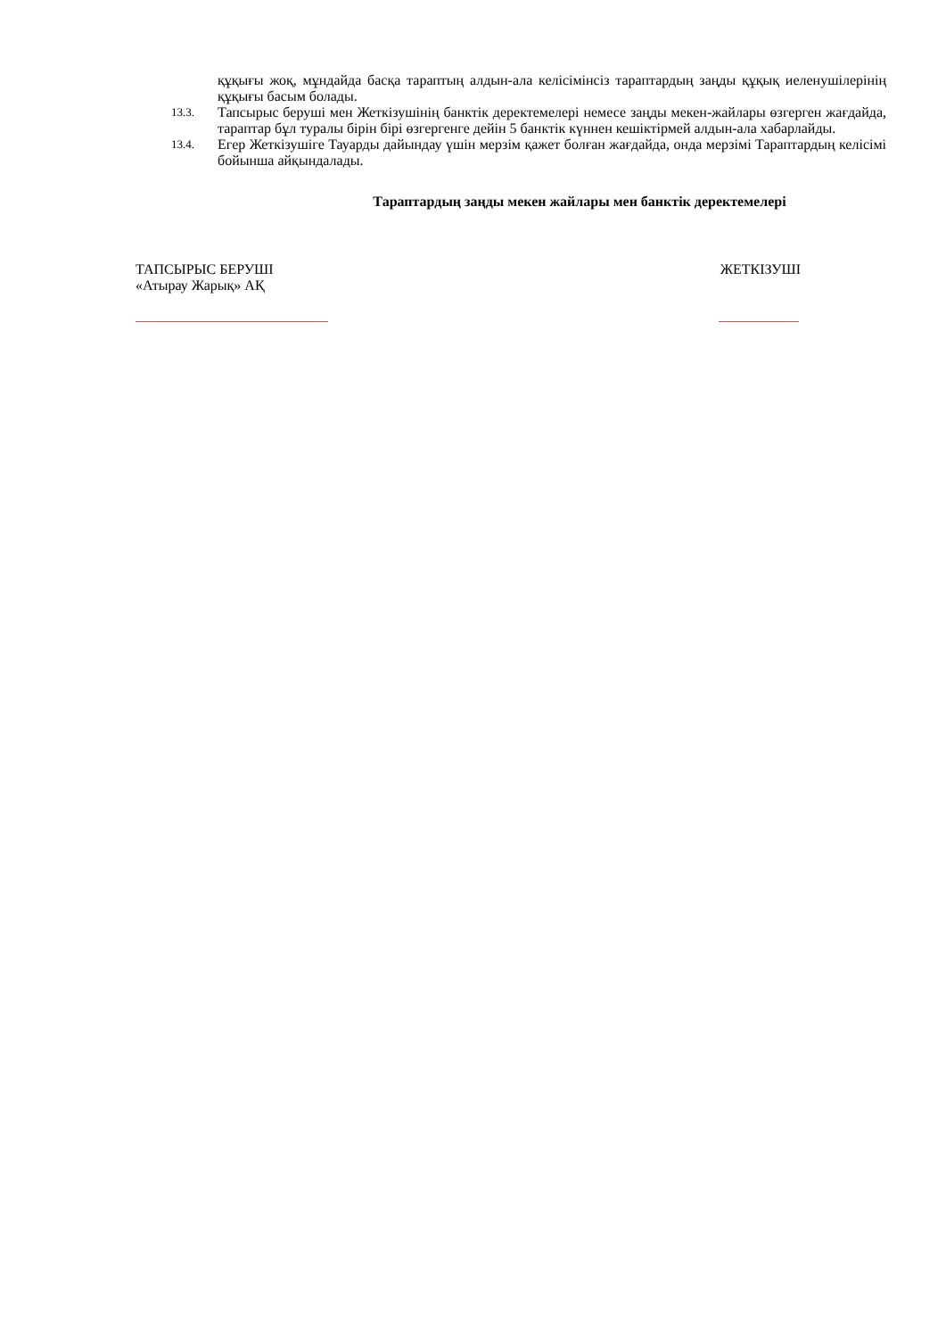құқығы жоқ, мұндайда басқа тараптың алдын-ала келісімінсіз тараптардың заңды құқық иеленушілерінің құқығы басым болады.
13.3.
Тапсырыс беруші мен Жеткізушінің банктік деректемелері немесе заңды мекен-жайлары өзгерген жағдайда, тараптар бұл туралы бірін бірі өзгергенге дейін 5 банктік күннен кешіктірмей алдын-ала хабарлайды.
13.4.
Егер Жеткізушіге Тауарды дайындау үшін мерзім қажет болған жағдайда, онда мерзімі Тараптардың келісімі бойынша айқындалады.
Тараптардың заңды мекен жайлары мен банктік деректемелері
ТАПСЫРЫС БЕРУШІ
«Атырау Жарық» АҚ
ЖЕТКІЗУШІ